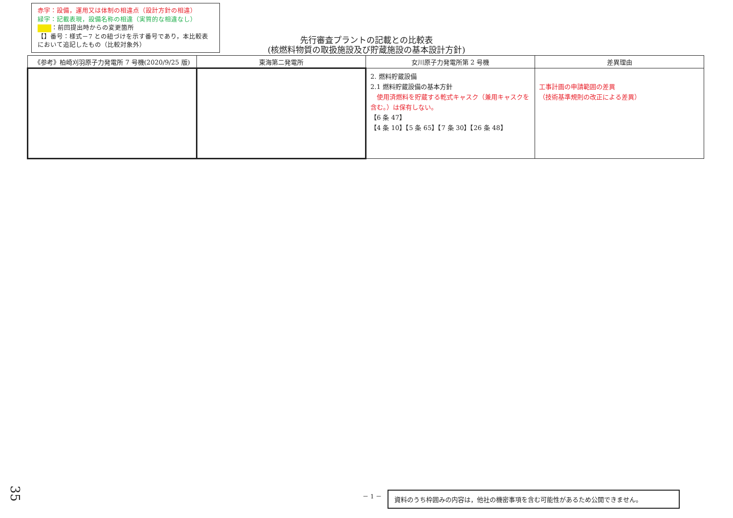赤字：設備，運用又は体制の相違点（設計方針の相違）
緑字：記載表現，設備名称の相違（実質的な相違なし）
：前回提出時からの変更箇所
【】番号：様式－7 との紐づけを示す番号であり，本比較表において追記したもの（比較対象外）
先行審査プラントの記載との比較表
(核燃料物質の取扱施設及び貯蔵施設の基本設計方針)
| 《参考》柏崎刈羽原子力発電所 7 号機(2020/9/25 版) | 東海第二発電所 | 女川原子力発電所第 2 号機 | 差異理由 |
| --- | --- | --- | --- |
| | | 2. 燃料貯蔵設備 2.1 燃料貯蔵設備の基本方針 使用済燃料を貯蔵する乾式キャスク（兼用キャスクを含む。）は保有しない。 【6 条 47】 【4 条 10】【5 条 65】【7 条 30】【26 条 48】 | 工事計画の申請範囲の差異 （技術基準規則の改正による差異） |
35 － 1 － 資料のうち枠囲みの内容は，他社の機密事項を含む可能性があるため公開できません。